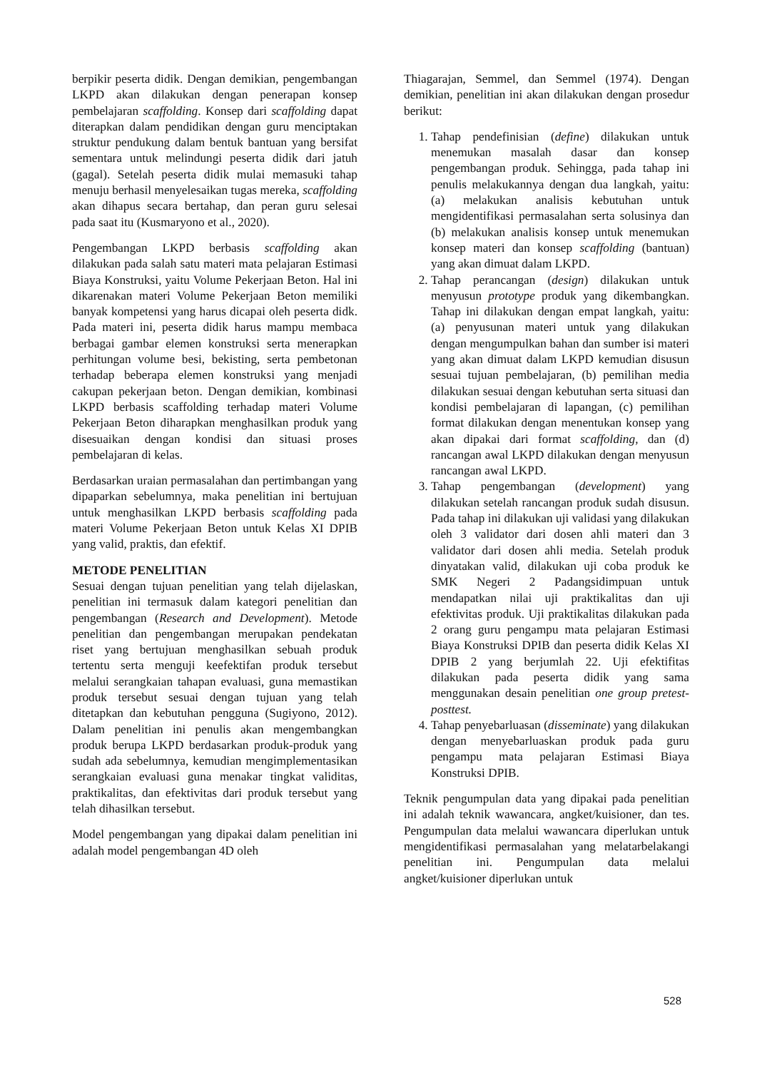berpikir peserta didik. Dengan demikian, pengembangan LKPD akan dilakukan dengan penerapan konsep pembelajaran scaffolding. Konsep dari scaffolding dapat diterapkan dalam pendidikan dengan guru menciptakan struktur pendukung dalam bentuk bantuan yang bersifat sementara untuk melindungi peserta didik dari jatuh (gagal). Setelah peserta didik mulai memasuki tahap menuju berhasil menyelesaikan tugas mereka, scaffolding akan dihapus secara bertahap, dan peran guru selesai pada saat itu (Kusmaryono et al., 2020).
Pengembangan LKPD berbasis scaffolding akan dilakukan pada salah satu materi mata pelajaran Estimasi Biaya Konstruksi, yaitu Volume Pekerjaan Beton. Hal ini dikarenakan materi Volume Pekerjaan Beton memiliki banyak kompetensi yang harus dicapai oleh peserta didk. Pada materi ini, peserta didik harus mampu membaca berbagai gambar elemen konstruksi serta menerapkan perhitungan volume besi, bekisting, serta pembetonan terhadap beberapa elemen konstruksi yang menjadi cakupan pekerjaan beton. Dengan demikian, kombinasi LKPD berbasis scaffolding terhadap materi Volume Pekerjaan Beton diharapkan menghasilkan produk yang disesuaikan dengan kondisi dan situasi proses pembelajaran di kelas.
Berdasarkan uraian permasalahan dan pertimbangan yang dipaparkan sebelumnya, maka penelitian ini bertujuan untuk menghasilkan LKPD berbasis scaffolding pada materi Volume Pekerjaan Beton untuk Kelas XI DPIB yang valid, praktis, dan efektif.
METODE PENELITIAN
Sesuai dengan tujuan penelitian yang telah dijelaskan, penelitian ini termasuk dalam kategori penelitian dan pengembangan (Research and Development). Metode penelitian dan pengembangan merupakan pendekatan riset yang bertujuan menghasilkan sebuah produk tertentu serta menguji keefektifan produk tersebut melalui serangkaian tahapan evaluasi, guna memastikan produk tersebut sesuai dengan tujuan yang telah ditetapkan dan kebutuhan pengguna (Sugiyono, 2012). Dalam penelitian ini penulis akan mengembangkan produk berupa LKPD berdasarkan produk-produk yang sudah ada sebelumnya, kemudian mengimplementasikan serangkaian evaluasi guna menakar tingkat validitas, praktikalitas, dan efektivitas dari produk tersebut yang telah dihasilkan tersebut.
Model pengembangan yang dipakai dalam penelitian ini adalah model pengembangan 4D oleh
Thiagarajan, Semmel, dan Semmel (1974). Dengan demikian, penelitian ini akan dilakukan dengan prosedur berikut:
1. Tahap pendefinisian (define) dilakukan untuk menemukan masalah dasar dan konsep pengembangan produk. Sehingga, pada tahap ini penulis melakukannya dengan dua langkah, yaitu: (a) melakukan analisis kebutuhan untuk mengidentifikasi permasalahan serta solusinya dan (b) melakukan analisis konsep untuk menemukan konsep materi dan konsep scaffolding (bantuan) yang akan dimuat dalam LKPD.
2. Tahap perancangan (design) dilakukan untuk menyusun prototype produk yang dikembangkan. Tahap ini dilakukan dengan empat langkah, yaitu: (a) penyusunan materi untuk yang dilakukan dengan mengumpulkan bahan dan sumber isi materi yang akan dimuat dalam LKPD kemudian disusun sesuai tujuan pembelajaran, (b) pemilihan media dilakukan sesuai dengan kebutuhan serta situasi dan kondisi pembelajaran di lapangan, (c) pemilihan format dilakukan dengan menentukan konsep yang akan dipakai dari format scaffolding, dan (d) rancangan awal LKPD dilakukan dengan menyusun rancangan awal LKPD.
3. Tahap pengembangan (development) yang dilakukan setelah rancangan produk sudah disusun. Pada tahap ini dilakukan uji validasi yang dilakukan oleh 3 validator dari dosen ahli materi dan 3 validator dari dosen ahli media. Setelah produk dinyatakan valid, dilakukan uji coba produk ke SMK Negeri 2 Padangsidimpuan untuk mendapatkan nilai uji praktikalitas dan uji efektivitas produk. Uji praktikalitas dilakukan pada 2 orang guru pengampu mata pelajaran Estimasi Biaya Konstruksi DPIB dan peserta didik Kelas XI DPIB 2 yang berjumlah 22. Uji efektifitas dilakukan pada peserta didik yang sama menggunakan desain penelitian one group pretest-posttest.
4. Tahap penyebarluasan (disseminate) yang dilakukan dengan menyebarluaskan produk pada guru pengampu mata pelajaran Estimasi Biaya Konstruksi DPIB.
Teknik pengumpulan data yang dipakai pada penelitian ini adalah teknik wawancara, angket/kuisioner, dan tes. Pengumpulan data melalui wawancara diperlukan untuk mengidentifikasi permasalahan yang melatarbelakangi penelitian ini. Pengumpulan data melalui angket/kuisioner diperlukan untuk
528